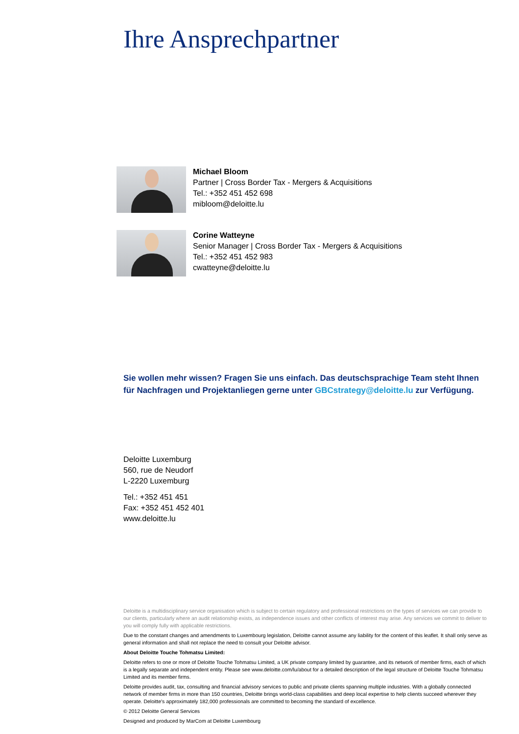Ihre Ansprechpartner
Michael Bloom
Partner | Cross Border Tax - Mergers & Acquisitions
Tel.: +352 451 452 698
mibloom@deloitte.lu
Corine Watteyne
Senior Manager | Cross Border Tax - Mergers & Acquisitions
Tel.: +352 451 452 983
cwatteyne@deloitte.lu
Sie wollen mehr wissen? Fragen Sie uns einfach. Das deutschsprachige Team steht Ihnen für Nachfragen und Projektanliegen gerne unter GBCstrategy@deloitte.lu zur Verfügung.
Deloitte Luxemburg
560, rue de Neudorf
L-2220 Luxemburg
Tel.: +352 451 451
Fax: +352 451 452 401
www.deloitte.lu
Deloitte is a multidisciplinary service organisation which is subject to certain regulatory and professional restrictions on the types of services we can provide to our clients, particularly where an audit relationship exists, as independence issues and other conflicts of interest may arise. Any services we commit to deliver to you will comply fully with applicable restrictions.
Due to the constant changes and amendments to Luxembourg legislation, Deloitte cannot assume any liability for the content of this leaflet. It shall only serve as general information and shall not replace the need to consult your Deloitte advisor.
About Deloitte Touche Tohmatsu Limited:
Deloitte refers to one or more of Deloitte Touche Tohmatsu Limited, a UK private company limited by guarantee, and its network of member firms, each of which is a legally separate and independent entity. Please see www.deloitte.com/lu/about for a detailed description of the legal structure of Deloitte Touche Tohmatsu Limited and its member firms.
Deloitte provides audit, tax, consulting and financial advisory services to public and private clients spanning multiple industries. With a globally connected network of member firms in more than 150 countries, Deloitte brings world-class capabilities and deep local expertise to help clients succeed wherever they operate. Deloitte's approximately 182,000 professionals are committed to becoming the standard of excellence.
© 2012 Deloitte General Services
Designed and produced by MarCom at Deloitte Luxembourg